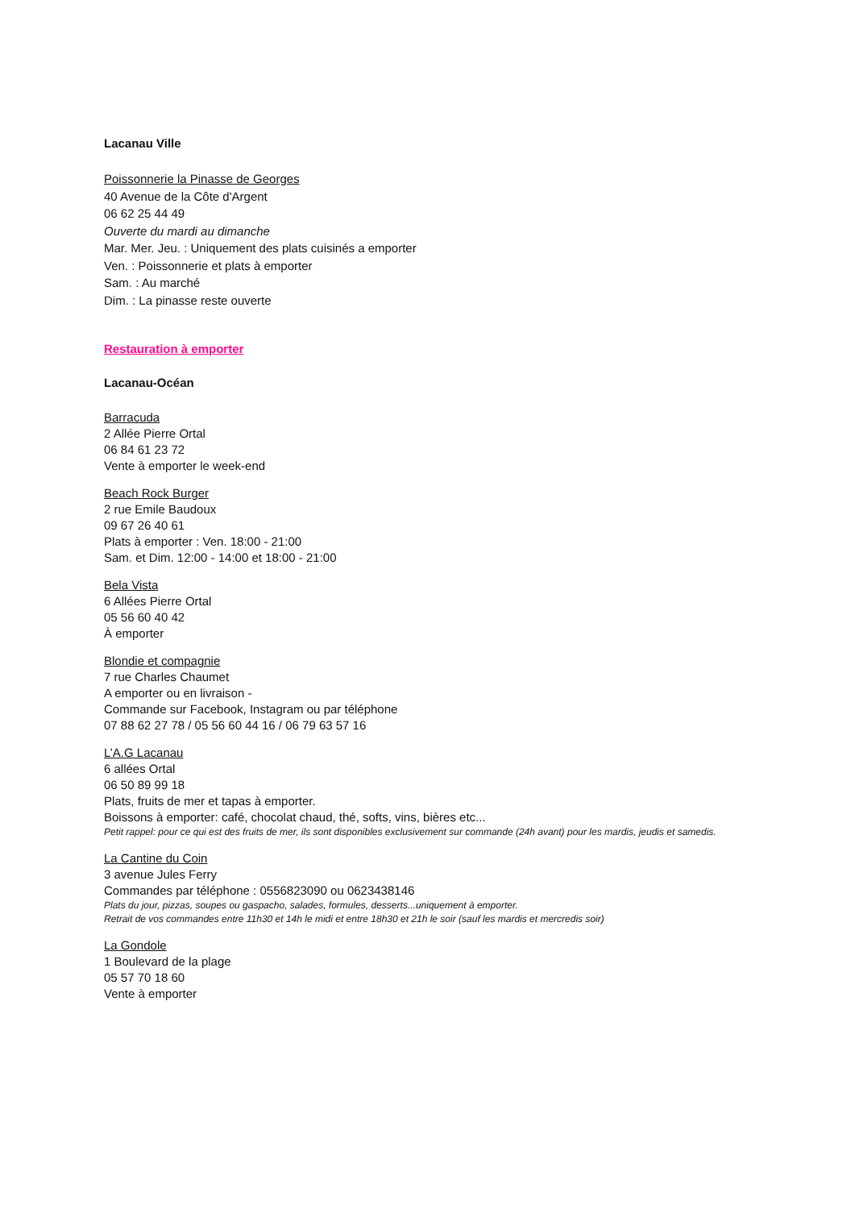Lacanau Ville
Poissonnerie la Pinasse de Georges
40 Avenue de la Côte d'Argent
06 62 25 44 49
Ouverte du mardi au dimanche
Mar. Mer. Jeu. : Uniquement des plats cuisinés a emporter
Ven. : Poissonnerie et plats à emporter
Sam. : Au marché
Dim. : La pinasse reste ouverte
Restauration à emporter
Lacanau-Océan
Barracuda
2 Allée Pierre Ortal
06 84 61 23 72
Vente à emporter le week-end
Beach Rock Burger
2 rue Emile Baudoux
09 67 26 40 61
Plats à emporter : Ven. 18:00 - 21:00
Sam. et Dim. 12:00 - 14:00 et 18:00 - 21:00
Bela Vista
6 Allées Pierre Ortal
05 56 60 40 42
À emporter
Blondie et compagnie
7 rue Charles Chaumet
A emporter ou en livraison -
Commande sur Facebook, Instagram ou par téléphone
07 88 62 27 78 / 05 56 60 44 16 / 06 79 63 57 16
L’A.G Lacanau
6 allées Ortal
06 50 89 99 18
Plats, fruits de mer et tapas à emporter.
Boissons à emporter: café, chocolat chaud, thé, softs, vins, bières etc...
Petit rappel: pour ce qui est des fruits de mer, ils sont disponibles exclusivement sur commande (24h avant) pour les mardis, jeudis et samedis.
La Cantine du Coin
3 avenue Jules Ferry
Commandes par téléphone : 0556823090 ou 0623438146
Plats du jour, pizzas, soupes ou gaspacho, salades, formules, desserts...uniquement à emporter.
Retrait de vos commandes entre 11h30 et 14h le midi et entre 18h30 et 21h le soir (sauf les mardis et mercredis soir)
La Gondole
1 Boulevard de la plage
05 57 70 18 60
Vente à emporter